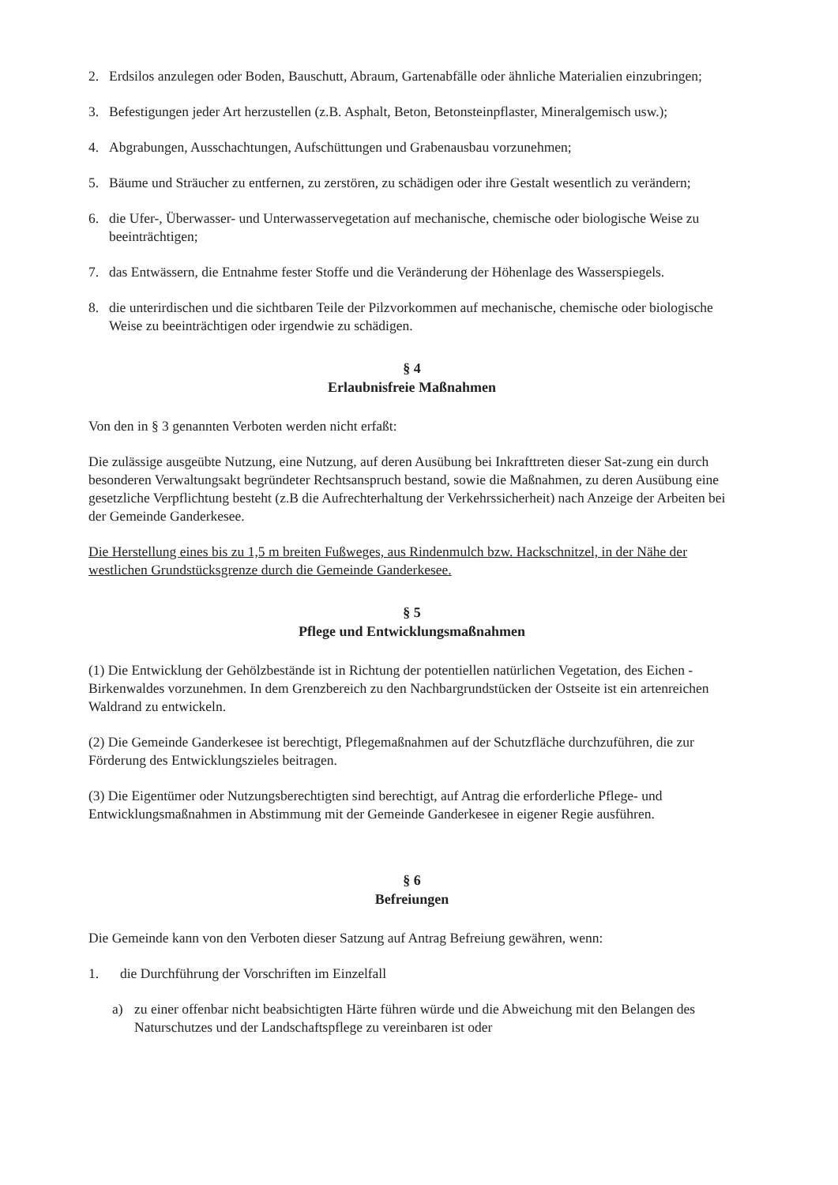2. Erdsilos anzulegen oder Boden, Bauschutt, Abraum, Gartenabfälle oder ähnliche Materialien einzubringen;
3. Befestigungen jeder Art herzustellen (z.B. Asphalt, Beton, Betonsteinpflaster, Mineralgemisch usw.);
4. Abgrabungen, Ausschachtungen, Aufschüttungen und Grabenausbau vorzunehmen;
5. Bäume und Sträucher zu entfernen, zu zerstören, zu schädigen oder ihre Gestalt wesentlich zu verändern;
6. die Ufer-, Überwasser- und Unterwasservegetation auf mechanische, chemische oder biologische Weise zu beeinträchtigen;
7. das Entwässern, die Entnahme fester Stoffe und die Veränderung der Höhenlage des Wasserspiegels.
8. die unterirdischen und die sichtbaren Teile der Pilzvorkommen auf mechanische, chemische oder biologische Weise zu beeinträchtigen oder irgendwie zu schädigen.
§ 4
Erlaubnisfreie Maßnahmen
Von den in § 3 genannten Verboten werden nicht erfaßt:
Die zulässige ausgeübte Nutzung, eine Nutzung, auf deren Ausübung bei Inkrafttreten dieser Sat-zung ein durch besonderen Verwaltungsakt begründeter Rechtsanspruch bestand, sowie die Maßnahmen, zu deren Ausübung eine gesetzliche Verpflichtung besteht (z.B die Aufrechterhaltung der Verkehrssicherheit) nach Anzeige der Arbeiten bei der Gemeinde Ganderkesee.
Die Herstellung eines bis zu 1,5 m breiten Fußweges, aus Rindenmulch bzw. Hackschnitzel, in der Nähe der westlichen Grundstücksgrenze durch die Gemeinde Ganderkesee.
§ 5
Pflege und Entwicklungsmaßnahmen
(1) Die Entwicklung der Gehölzbestände ist in Richtung der potentiellen natürlichen Vegetation, des Eichen - Birkenwaldes vorzunehmen. In dem Grenzbereich zu den Nachbargrundstücken der Ostseite ist ein artenreichen Waldrand zu entwickeln.
(2) Die Gemeinde Ganderkesee ist berechtigt, Pflegemaßnahmen auf der Schutzfläche durchzuführen, die zur Förderung des Entwicklungszieles beitragen.
(3) Die Eigentümer oder Nutzungsberechtigten sind berechtigt, auf Antrag die erforderliche Pflege- und Entwicklungsmaßnahmen in Abstimmung mit der Gemeinde Ganderkesee in eigener Regie ausführen.
§ 6
Befreiungen
Die Gemeinde kann von den Verboten dieser Satzung auf Antrag Befreiung gewähren, wenn:
1. die Durchführung der Vorschriften im Einzelfall
a) zu einer offenbar nicht beabsichtigten Härte führen würde und die Abweichung mit den Belangen des Naturschutzes und der Landschaftspflege zu vereinbaren ist oder